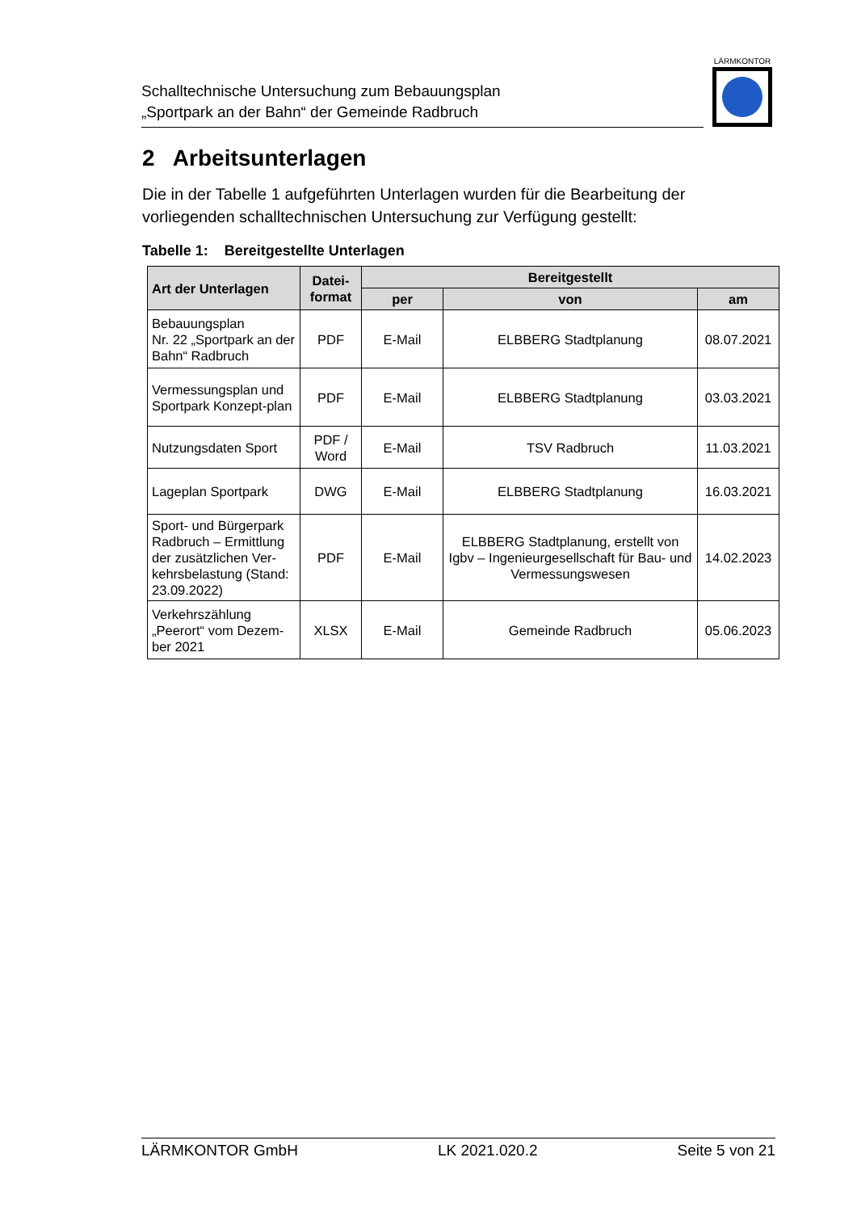Schalltechnische Untersuchung zum Bebauungsplan
„Sportpark an der Bahn“ der Gemeinde Radbruch
LÄRMKONTOR
2 Arbeitsunterlagen
Die in der Tabelle 1 aufgeführten Unterlagen wurden für die Bearbeitung der vorliegenden schalltechnischen Untersuchung zur Verfügung gestellt:
Tabelle 1: Bereitgestellte Unterlagen
| Art der Unterlagen | Datei- format | Bereitgestellt | | |
| --- | --- | --- | --- | --- |
| | | per | von | am |
| Bebauungsplan Nr. 22 „Sportpark an der Bahn“ Radbruch | PDF | E-Mail | ELBBERG Stadtplanung | 08.07.2021 |
| Vermessungsplan und Sportpark Konzept-plan | PDF | E-Mail | ELBBERG Stadtplanung | 03.03.2021 |
| Nutzungsdaten Sport | PDF / Word | E-Mail | TSV Radbruch | 11.03.2021 |
| Lageplan Sportpark | DWG | E-Mail | ELBBERG Stadtplanung | 16.03.2021 |
| Sport- und Bürgerpark Radbruch – Ermittlung der zusätzlichen Ver-kehrsbelastung (Stand: 23.09.2022) | PDF | E-Mail | ELBBERG Stadtplanung, erstellt von Igbv – Ingenieurgesellschaft für Bau- und Vermessungswesen | 14.02.2023 |
| Verkehrszählung „Peerort“ vom Dezem-ber 2021 | XLSX | E-Mail | Gemeinde Radbruch | 05.06.2023 |
LÄRMKONTOR GmbH LK 2021.020.2 Seite 5 von 21